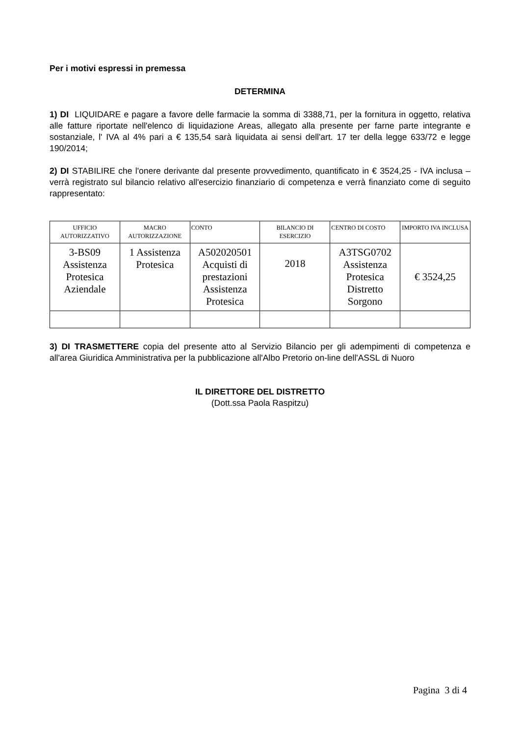Per i motivi espressi in premessa
DETERMINA
1) DI LIQUIDARE e pagare a favore delle farmacie la somma di 3388,71, per la fornitura in oggetto, relativa alle fatture riportate nell'elenco di liquidazione Areas, allegato alla presente per farne parte integrante e sostanziale, l' IVA al 4% pari a € 135,54 sarà liquidata ai sensi dell'art. 17 ter della legge 633/72 e legge 190/2014;
2) DI STABILIRE che l'onere derivante dal presente provvedimento, quantificato in € 3524,25 - IVA inclusa – verrà registrato sul bilancio relativo all'esercizio finanziario di competenza e verrà finanziato come di seguito rappresentato:
| UFFICIO AUTORIZZATIVO | MACRO AUTORIZZAZIONE | CONTO | BILANCIO DI ESERCIZIO | CENTRO DI COSTO | IMPORTO IVA INCLUSA |
| --- | --- | --- | --- | --- | --- |
| 3-BS09 Assistenza Protesica Aziendale | 1 Assistenza Protesica | A502020501 Acquisti di prestazioni Assistenza Protesica | 2018 | A3TSG0702 Assistenza Protesica Distretto Sorgono | € 3524,25 |
3) DI TRASMETTERE copia del presente atto al Servizio Bilancio per gli adempimenti di competenza e all'area Giuridica Amministrativa per la pubblicazione all'Albo Pretorio on-line dell'ASSL di Nuoro
IL DIRETTORE DEL DISTRETTO
(Dott.ssa Paola Raspitzu)
Pagina 3 di 4